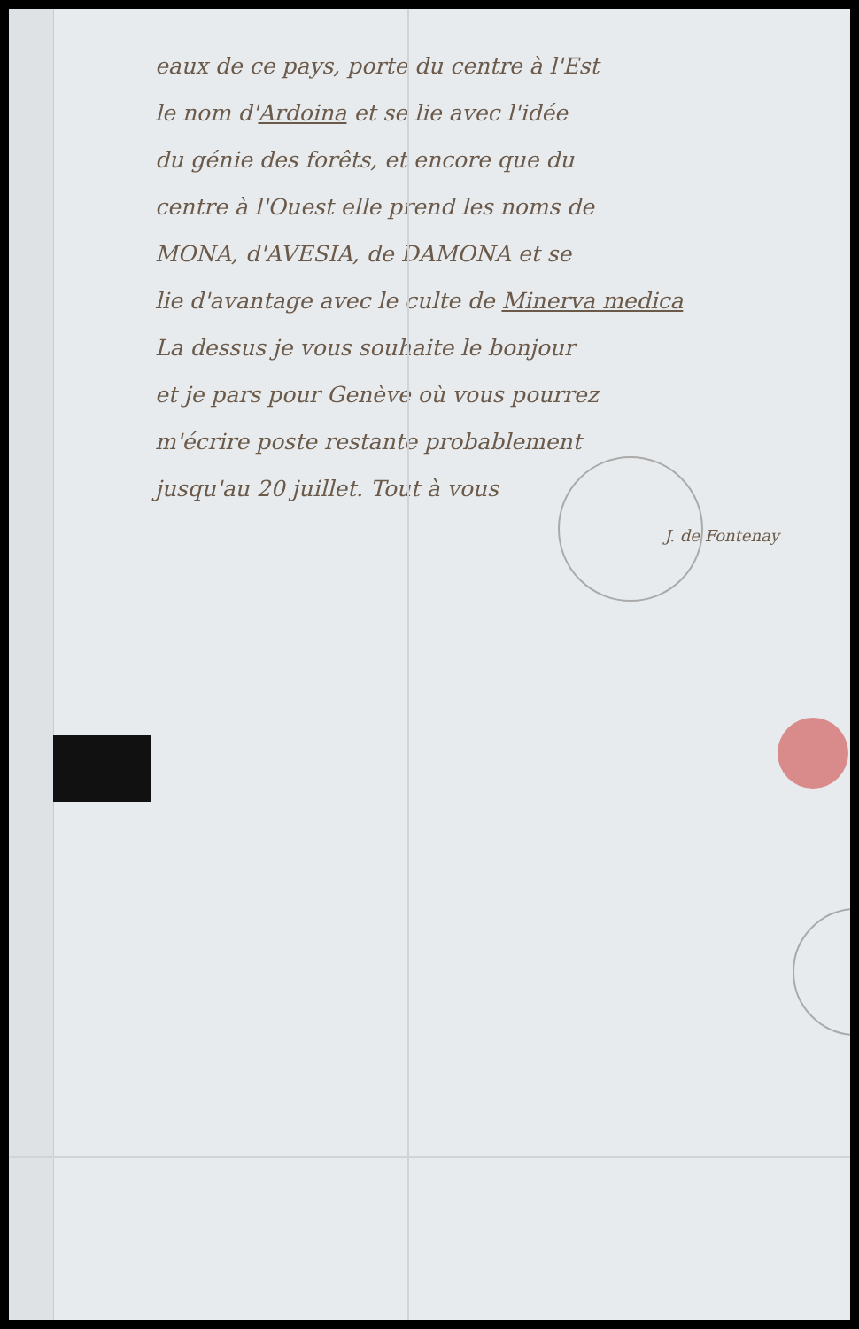eaux de ce pays, porte du centre à l'Est
le nom d'Ardoina et se lie avec l'idée
du génie des forêts, et encore que du
centre à l'Ouest elle prend les noms de
MONA, d'AVESIA, de DAMONA et se
lie d'avantage avec le culte de Minerva medica
La dessus je vous souhaite le bonjour
et je pars pour Genève où vous pourrez
m'écrire poste restante probablement
jusqu'au 20 juillet. Tout à vous
J. de Fontenay